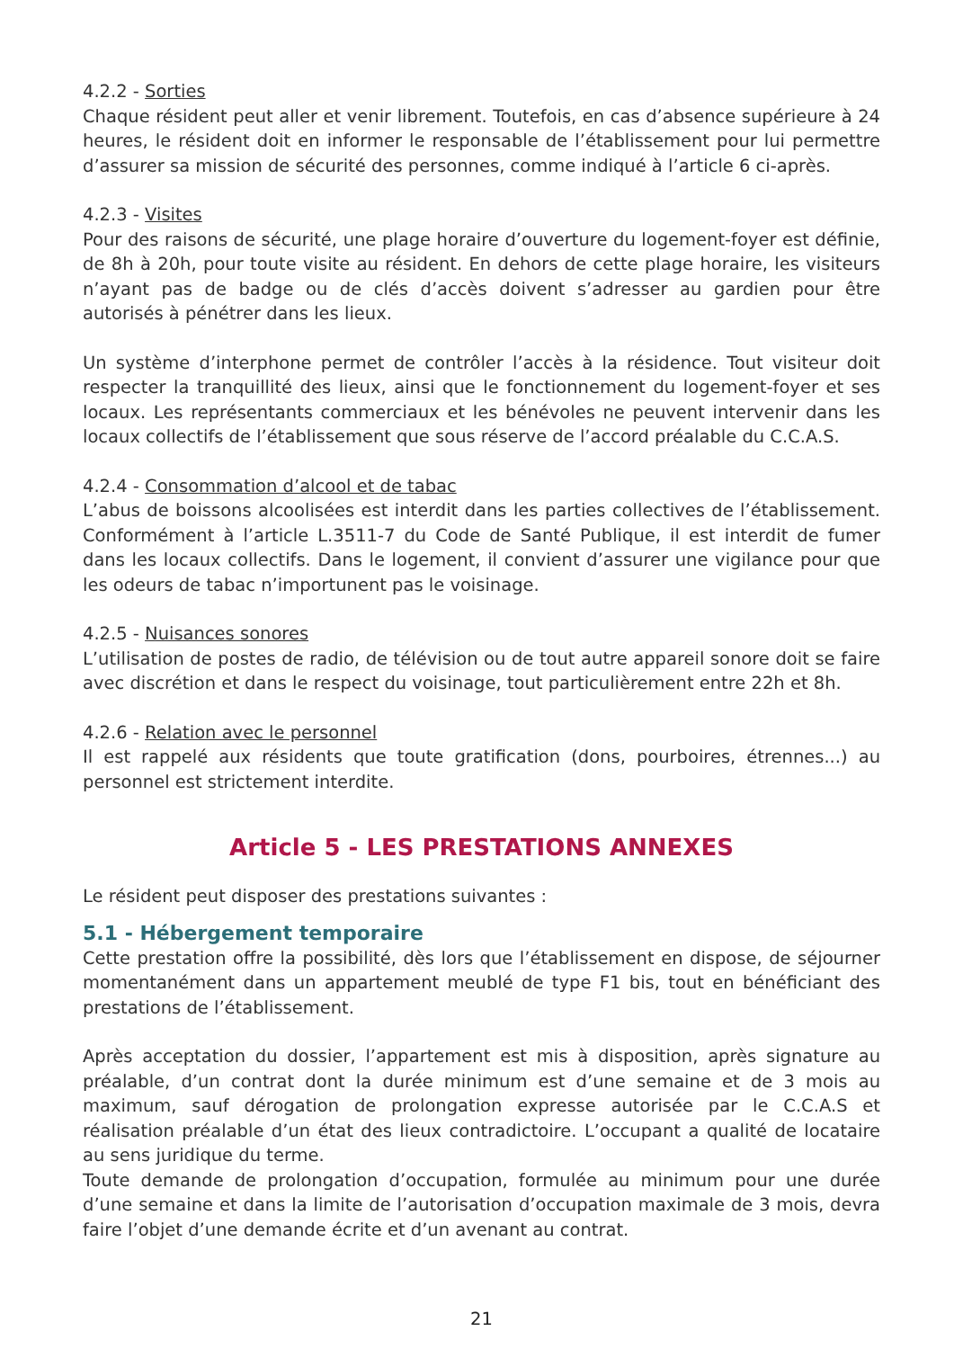4.2.2 - Sorties
Chaque résident peut aller et venir librement. Toutefois, en cas d’absence supérieure à 24 heures, le résident doit en informer le responsable de l’établissement pour lui permettre d’assurer sa mission de sécurité des personnes, comme indiqué à l’article 6 ci-après.
4.2.3 - Visites
Pour des raisons de sécurité, une plage horaire d’ouverture du logement-foyer est définie, de 8h à 20h, pour toute visite au résident. En dehors de cette plage horaire, les visiteurs n’ayant pas de badge ou de clés d’accès doivent s’adresser au gardien pour être autorisés à pénétrer dans les lieux.
Un système d’interphone permet de contrôler l’accès à la résidence. Tout visiteur doit respecter la tranquillité des lieux, ainsi que le fonctionnement du logement-foyer et ses locaux. Les représentants commerciaux et les bénévoles ne peuvent intervenir dans les locaux collectifs de l’établissement que sous réserve de l’accord préalable du C.C.A.S.
4.2.4 - Consommation d’alcool et de tabac
L’abus de boissons alcoolisées est interdit dans les parties collectives de l’établissement. Conformément à l’article L.3511-7 du Code de Santé Publique, il est interdit de fumer dans les locaux collectifs. Dans le logement, il convient d’assurer une vigilance pour que les odeurs de tabac n’importunent pas le voisinage.
4.2.5 - Nuisances sonores
L’utilisation de postes de radio, de télévision ou de tout autre appareil sonore doit se faire avec discrétion et dans le respect du voisinage, tout particulièrement entre 22h et 8h.
4.2.6 - Relation avec le personnel
Il est rappelé aux résidents que toute gratification (dons, pourboires, étrennes...) au personnel est strictement interdite.
Article 5 - LES PRESTATIONS ANNEXES
Le résident peut disposer des prestations suivantes :
5.1 - Hébergement temporaire
Cette prestation offre la possibilité, dès lors que l’établissement en dispose, de séjourner momentanément dans un appartement meublé de type F1 bis, tout en bénéficiant des prestations de l’établissement.
Après acceptation du dossier, l’appartement est mis à disposition, après signature au préalable, d’un contrat dont la durée minimum est d’une semaine et de 3 mois au maximum, sauf dérogation de prolongation expresse autorisée par le C.C.A.S et réalisation préalable d’un état des lieux contradictoire. L’occupant a qualité de locataire au sens juridique du terme.
Toute demande de prolongation d’occupation, formulée au minimum pour une durée d’une semaine et dans la limite de l’autorisation d’occupation maximale de 3 mois, devra faire l’objet d’une demande écrite et d’un avenant au contrat.
21